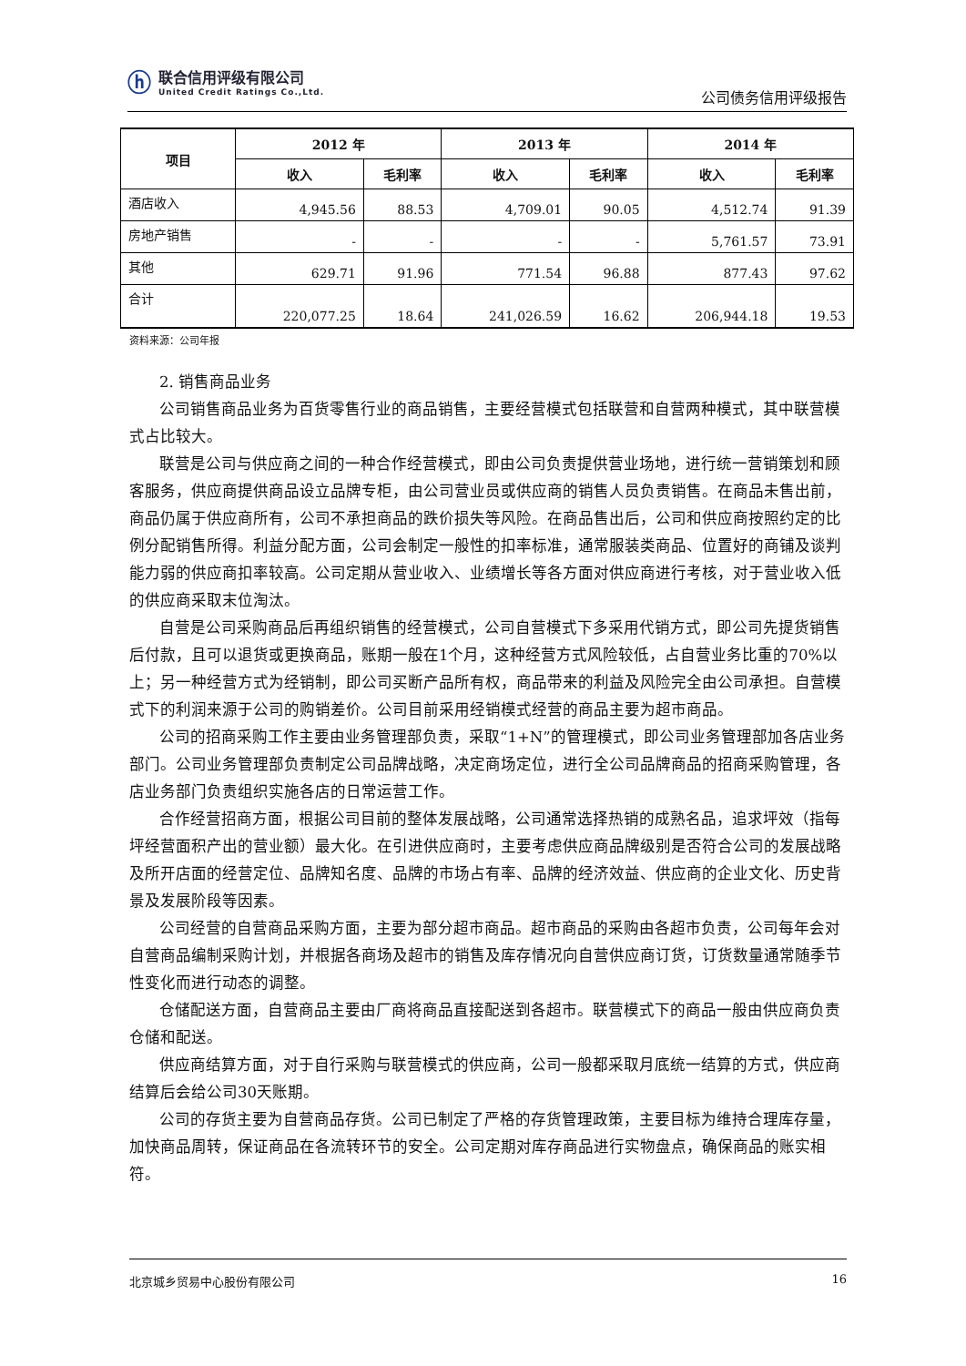ⓗ
联合信用评级有限公司
United Credit Ratings Co.,Ltd.
公司债务信用评级报告
| 项目 | 2012 年 | | 2013 年 | | 2014 年 | |
| --- | --- | --- | --- | --- | --- | --- |
| | 收入 | 毛利率 | 收入 | 毛利率 | 收入 | 毛利率 |
| 酒店收入 | 4,945.56 | 88.53 | 4,709.01 | 90.05 | 4,512.74 | 91.39 |
| 房地产销售 | - | - | - | - | 5,761.57 | 73.91 |
| 其他 | 629.71 | 91.96 | 771.54 | 96.88 | 877.43 | 97.62 |
| 合计 | 220,077.25 | 18.64 | 241,026.59 | 16.62 | 206,944.18 | 19.53 |
资料来源：公司年报
2. 销售商品业务
公司销售商品业务为百货零售行业的商品销售，主要经营模式包括联营和自营两种模式，其中联营模式占比较大。
联营是公司与供应商之间的一种合作经营模式，即由公司负责提供营业场地，进行统一营销策划和顾客服务，供应商提供商品设立品牌专柜，由公司营业员或供应商的销售人员负责销售。在商品未售出前，商品仍属于供应商所有，公司不承担商品的跌价损失等风险。在商品售出后，公司和供应商按照约定的比例分配销售所得。利益分配方面，公司会制定一般性的扣率标准，通常服装类商品、位置好的商铺及谈判能力弱的供应商扣率较高。公司定期从营业收入、业绩增长等各方面对供应商进行考核，对于营业收入低的供应商采取末位淘汰。
自营是公司采购商品后再组织销售的经营模式，公司自营模式下多采用代销方式，即公司先提货销售后付款，且可以退货或更换商品，账期一般在1个月，这种经营方式风险较低，占自营业务比重的70%以上；另一种经营方式为经销制，即公司买断产品所有权，商品带来的利益及风险完全由公司承担。自营模式下的利润来源于公司的购销差价。公司目前采用经销模式经营的商品主要为超市商品。
公司的招商采购工作主要由业务管理部负责，采取“1+N”的管理模式，即公司业务管理部加各店业务部门。公司业务管理部负责制定公司品牌战略，决定商场定位，进行全公司品牌商品的招商采购管理，各店业务部门负责组织实施各店的日常运营工作。
合作经营招商方面，根据公司目前的整体发展战略，公司通常选择热销的成熟名品，追求坪效（指每坪经营面积产出的营业额）最大化。在引进供应商时，主要考虑供应商品牌级别是否符合公司的发展战略及所开店面的经营定位、品牌知名度、品牌的市场占有率、品牌的经济效益、供应商的企业文化、历史背景及发展阶段等因素。
公司经营的自营商品采购方面，主要为部分超市商品。超市商品的采购由各超市负责，公司每年会对自营商品编制采购计划，并根据各商场及超市的销售及库存情况向自营供应商订货，订货数量通常随季节性变化而进行动态的调整。
仓储配送方面，自营商品主要由厂商将商品直接配送到各超市。联营模式下的商品一般由供应商负责仓储和配送。
供应商结算方面，对于自行采购与联营模式的供应商，公司一般都采取月底统一结算的方式，供应商结算后会给公司30天账期。
公司的存货主要为自营商品存货。公司已制定了严格的存货管理政策，主要目标为维持合理库存量，加快商品周转，保证商品在各流转环节的安全。公司定期对库存商品进行实物盘点，确保商品的账实相符。
北京城乡贸易中心股份有限公司 16